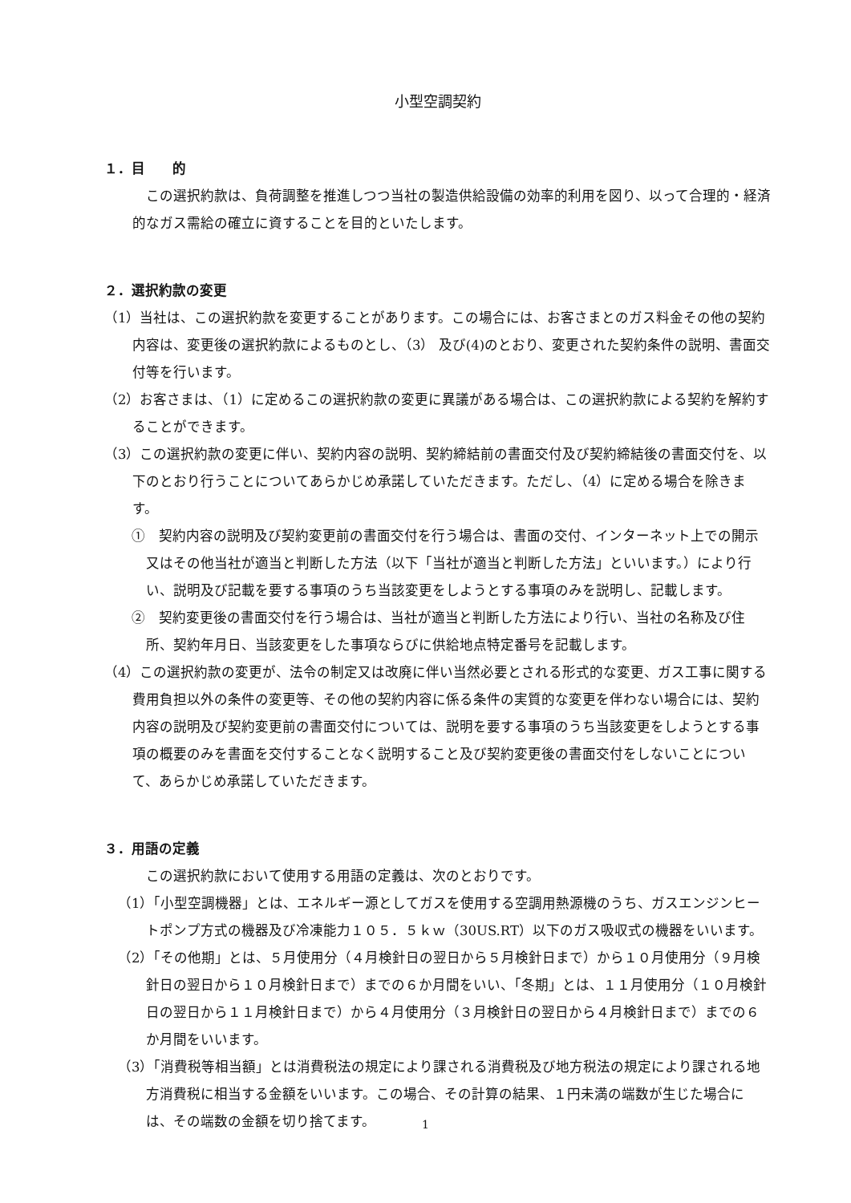小型空調契約
１．目　　的
この選択約款は、負荷調整を推進しつつ当社の製造供給設備の効率的利用を図り、以って合理的・経済的なガス需給の確立に資することを目的といたします。
２．選択約款の変更
（1）当社は、この選択約款を変更することがあります。この場合には、お客さまとのガス料金その他の契約内容は、変更後の選択約款によるものとし、（3） 及び(4)のとおり、変更された契約条件の説明、書面交付等を行います。
（2）お客さまは、（1）に定めるこの選択約款の変更に異議がある場合は、この選択約款による契約を解約することができます。
（3）この選択約款の変更に伴い、契約内容の説明、契約締結前の書面交付及び契約締結後の書面交付を、以下のとおり行うことについてあらかじめ承諾していただきます。ただし、（4）に定める場合を除きます。
①　契約内容の説明及び契約変更前の書面交付を行う場合は、書面の交付、インターネット上での開示又はその他当社が適当と判断した方法（以下「当社が適当と判断した方法」といいます。）により行い、説明及び記載を要する事項のうち当該変更をしようとする事項のみを説明し、記載します。
②　契約変更後の書面交付を行う場合は、当社が適当と判断した方法により行い、当社の名称及び住所、契約年月日、当該変更をした事項ならびに供給地点特定番号を記載します。
（4）この選択約款の変更が、法令の制定又は改廃に伴い当然必要とされる形式的な変更、ガス工事に関する費用負担以外の条件の変更等、その他の契約内容に係る条件の実質的な変更を伴わない場合には、契約内容の説明及び契約変更前の書面交付については、説明を要する事項のうち当該変更をしようとする事項の概要のみを書面を交付することなく説明すること及び契約変更後の書面交付をしないことについて、あらかじめ承諾していただきます。
３．用語の定義
この選択約款において使用する用語の定義は、次のとおりです。
（1）「小型空調機器」とは、エネルギー源としてガスを使用する空調用熱源機のうち、ガスエンジンヒートポンプ方式の機器及び冷凍能力１０５．５ｋｗ（30US.RT）以下のガス吸収式の機器をいいます。
（2）「その他期」とは、５月使用分（４月検針日の翌日から５月検針日まで）から１０月使用分（９月検針日の翌日から１０月検針日まで）までの６か月間をいい、「冬期」とは、１１月使用分（１０月検針日の翌日から１１月検針日まで）から４月使用分（３月検針日の翌日から４月検針日まで）までの６か月間をいいます。
（3）「消費税等相当額」とは消費税法の規定により課される消費税及び地方税法の規定により課される地方消費税に相当する金額をいいます。この場合、その計算の結果、１円未満の端数が生じた場合には、その端数の金額を切り捨てます。
1